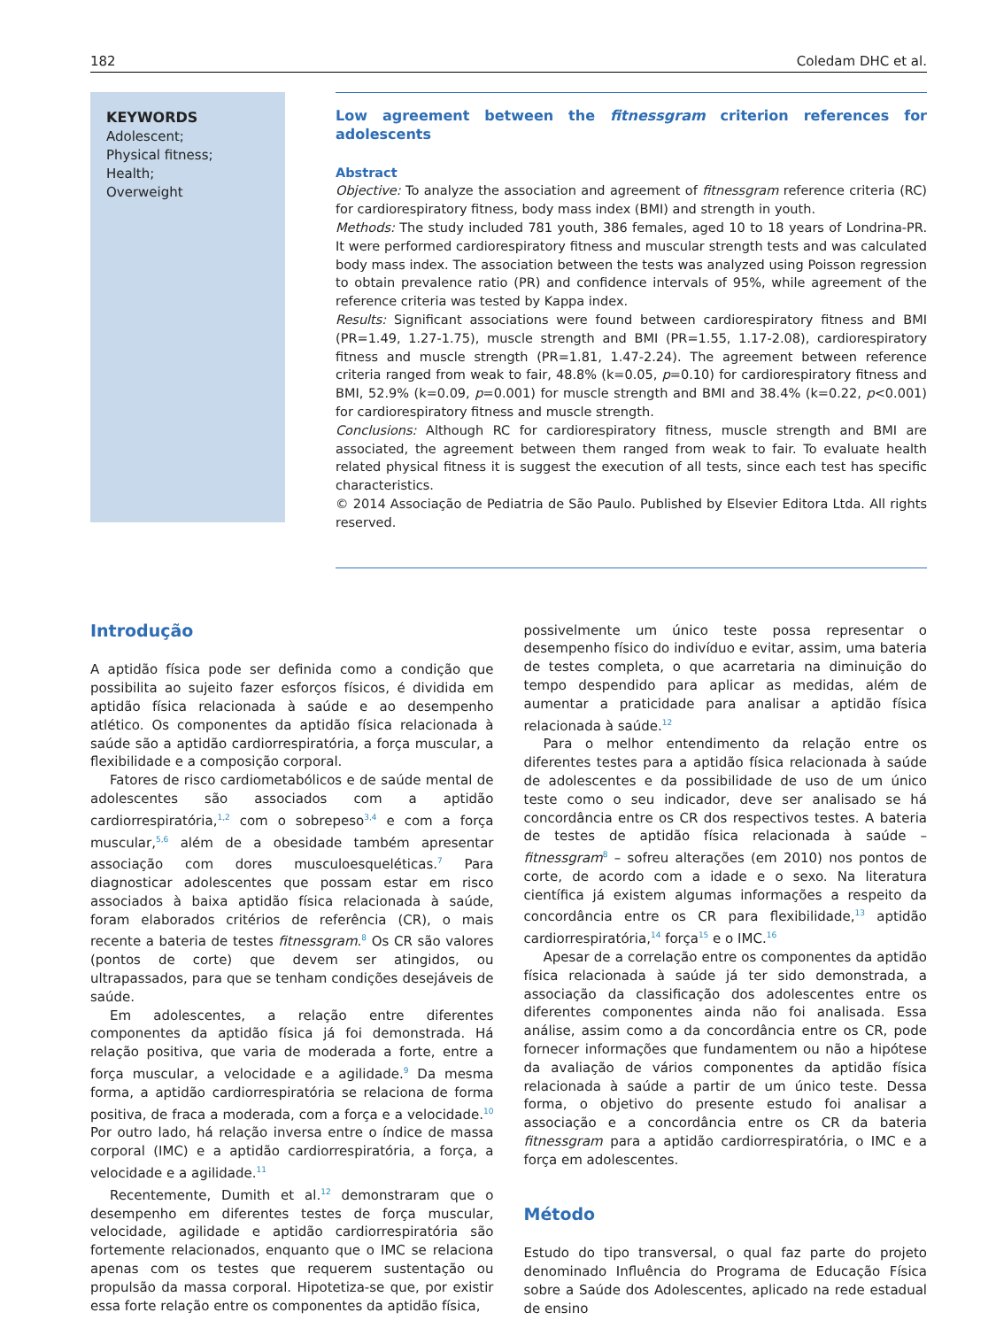182 Coledam DHC et al.
KEYWORDS
Adolescent;
Physical fitness;
Health;
Overweight
Low agreement between the fitnessgram criterion references for adolescents
Abstract
Objective: To analyze the association and agreement of fitnessgram reference criteria (RC) for cardiorespiratory fitness, body mass index (BMI) and strength in youth.
Methods: The study included 781 youth, 386 females, aged 10 to 18 years of Londrina-PR. It were performed cardiorespiratory fitness and muscular strength tests and was calculated body mass index. The association between the tests was analyzed using Poisson regression to obtain prevalence ratio (PR) and confidence intervals of 95%, while agreement of the reference criteria was tested by Kappa index.
Results: Significant associations were found between cardiorespiratory fitness and BMI (PR=1.49, 1.27-1.75), muscle strength and BMI (PR=1.55, 1.17-2.08), cardiorespiratory fitness and muscle strength (PR=1.81, 1.47-2.24). The agreement between reference criteria ranged from weak to fair, 48.8% (k=0.05, p=0.10) for cardiorespiratory fitness and BMI, 52.9% (k=0.09, p=0.001) for muscle strength and BMI and 38.4% (k=0.22, p<0.001) for cardiorespiratory fitness and muscle strength.
Conclusions: Although RC for cardiorespiratory fitness, muscle strength and BMI are associated, the agreement between them ranged from weak to fair. To evaluate health related physical fitness it is suggest the execution of all tests, since each test has specific characteristics.
© 2014 Associação de Pediatria de São Paulo. Published by Elsevier Editora Ltda. All rights reserved.
Introdução
A aptidão física pode ser definida como a condição que possibilita ao sujeito fazer esforços físicos, é dividida em aptidão física relacionada à saúde e ao desempenho atlético. Os componentes da aptidão física relacionada à saúde são a aptidão cardiorrespiratória, a força muscular, a flexibilidade e a composição corporal.
Fatores de risco cardiometabólicos e de saúde mental de adolescentes são associados com a aptidão cardiorrespiratória,<sup>1,2</sup> com o sobrepeso<sup>3,4</sup> e com a força muscular,<sup>5,6</sup> além de a obesidade também apresentar associação com dores musculoesqueléticas.<sup>7</sup> Para diagnosticar adolescentes que possam estar em risco associados à baixa aptidão física relacionada à saúde, foram elaborados critérios de referência (CR), o mais recente a bateria de testes fitnessgram.<sup>8</sup> Os CR são valores (pontos de corte) que devem ser atingidos, ou ultrapassados, para que se tenham condições desejáveis de saúde.
Em adolescentes, a relação entre diferentes componentes da aptidão física já foi demonstrada. Há relação positiva, que varia de moderada a forte, entre a força muscular, a velocidade e a agilidade.<sup>9</sup> Da mesma forma, a aptidão cardiorrespiratória se relaciona de forma positiva, de fraca a moderada, com a força e a velocidade.<sup>10</sup> Por outro lado, há relação inversa entre o índice de massa corporal (IMC) e a aptidão cardiorrespiratória, a força, a velocidade e a agilidade.<sup>11</sup>
Recentemente, Dumith et al.<sup>12</sup> demonstraram que o desempenho em diferentes testes de força muscular, velocidade, agilidade e aptidão cardiorrespiratória são fortemente relacionados, enquanto que o IMC se relaciona apenas com os testes que requerem sustentação ou propulsão da massa corporal. Hipotetiza-se que, por existir essa forte relação entre os componentes da aptidão física,
possivelmente um único teste possa representar o desempenho físico do indivíduo e evitar, assim, uma bateria de testes completa, o que acarretaria na diminuição do tempo despendido para aplicar as medidas, além de aumentar a praticidade para analisar a aptidão física relacionada à saúde.<sup>12</sup>
Para o melhor entendimento da relação entre os diferentes testes para a aptidão física relacionada à saúde de adolescentes e da possibilidade de uso de um único teste como o seu indicador, deve ser analisado se há concordância entre os CR dos respectivos testes. A bateria de testes de aptidão física relacionada à saúde – fitnessgram<sup>8</sup> – sofreu alterações (em 2010) nos pontos de corte, de acordo com a idade e o sexo. Na literatura científica já existem algumas informações a respeito da concordância entre os CR para flexibilidade,<sup>13</sup> aptidão cardiorrespiratória,<sup>14</sup> força<sup>15</sup> e o IMC.<sup>16</sup>
Apesar de a correlação entre os componentes da aptidão física relacionada à saúde já ter sido demonstrada, a associação da classificação dos adolescentes entre os diferentes componentes ainda não foi analisada. Essa análise, assim como a da concordância entre os CR, pode fornecer informações que fundamentem ou não a hipótese da avaliação de vários componentes da aptidão física relacionada à saúde a partir de um único teste. Dessa forma, o objetivo do presente estudo foi analisar a associação e a concordância entre os CR da bateria fitnessgram para a aptidão cardiorrespiratória, o IMC e a força em adolescentes.
Método
Estudo do tipo transversal, o qual faz parte do projeto denominado Influência do Programa de Educação Física sobre a Saúde dos Adolescentes, aplicado na rede estadual de ensino